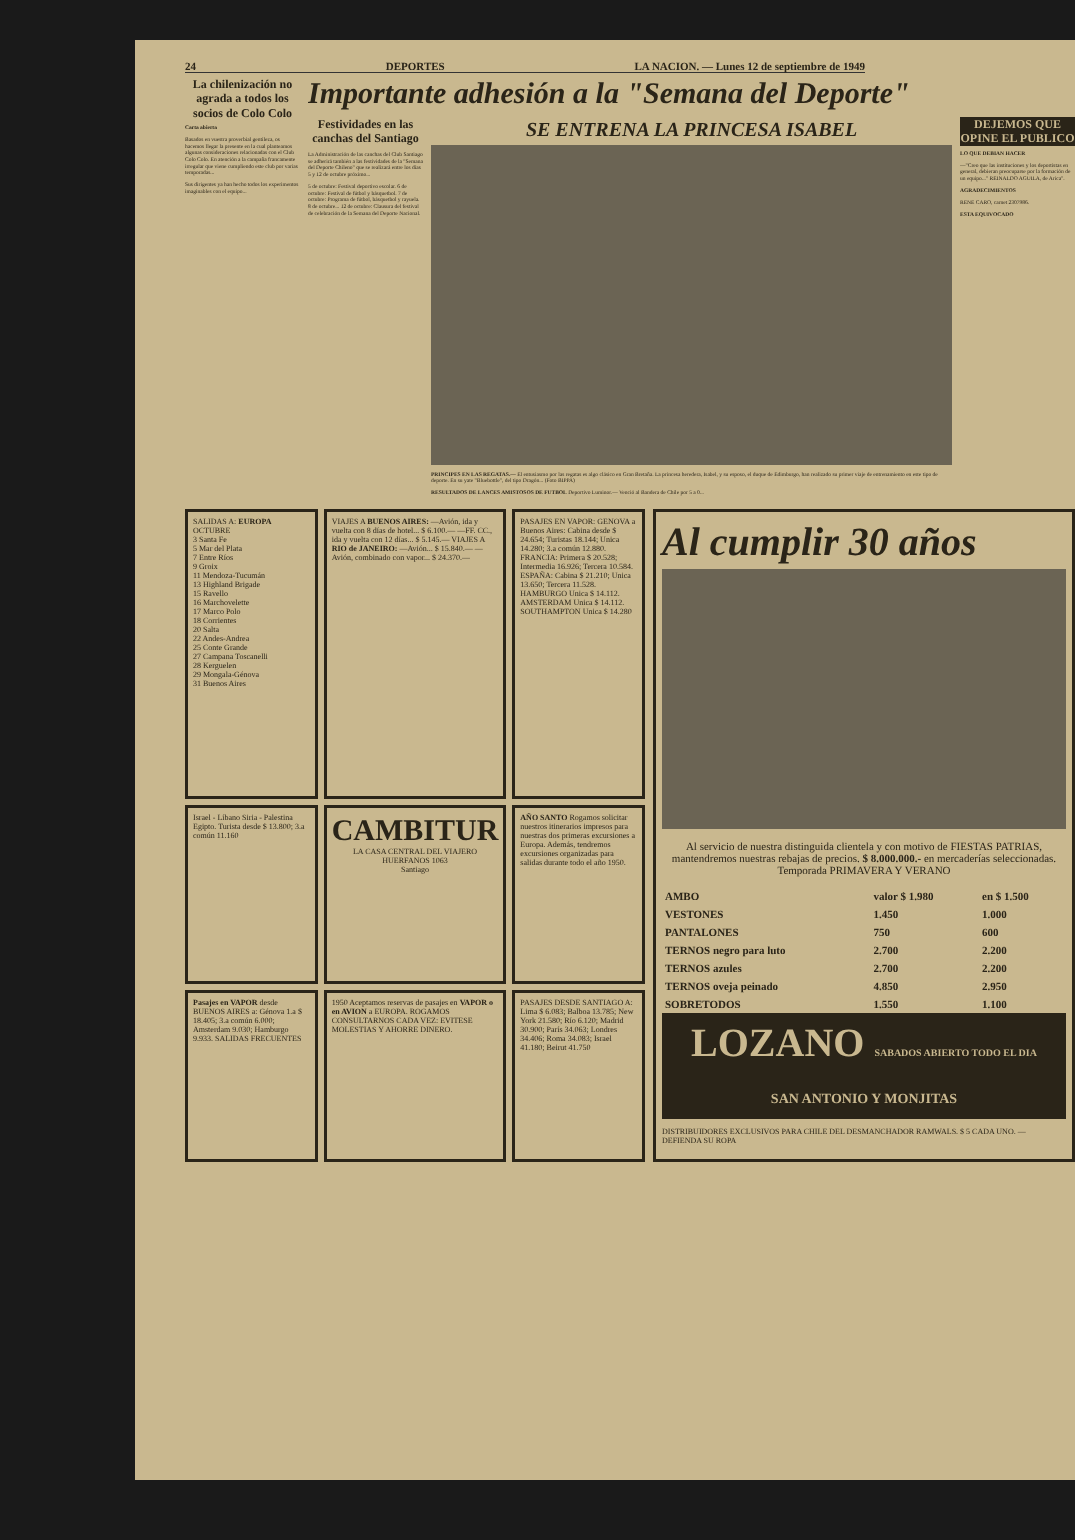24 DEPORTES LA NACION. — Lunes 12 de septiembre de 1949
La chilenización no agrada a todos los socios de Colo Colo
Carta abierta
Basados en vuestra proverbial gentileza, os hacemos llegar la presente en la cual planteamos algunas consideraciones relacionadas con el Club Colo Colo. En atención a la campaña francamente irregular que viene cumpliendo este club por varias temporadas...
Sus dirigentes ya han hecho todos los experimentos imaginables con el equipo...
Importante adhesión a la "Semana del Deporte"
Festividades en las canchas del Santiago
La Administración de las canchas del Club Santiago se adherirá también a las festividades de la "Semana del Deporte Chileno" que se realizará entre los días 5 y 12 de octubre próximo...
5 de octubre: Festival deportivo escolar. 6 de octubre: Festival de fútbol y básquetbol. 7 de octubre: Programa de fútbol, básquetbol y rayuela. 8 de octubre... 12 de octubre: Clausura del festival de celebración de la Semana del Deporte Nacional.
SE ENTRENA LA PRINCESA ISABEL
PRINCIPES EN LAS REGATAS.— El entusiasmo por las regatas es algo clásico en Gran Bretaña. La princesa heredera, Isabel, y su esposo, el duque de Edimburgo, han realizado su primer viaje de entrenamiento en este tipo de deporte. En su yate "Bluebottle", del tipo Dragón... (Foto BIPPA)
RESULTADOS DE LANCES AMISTOSOS DE FUTBOL Deportivo Luminor.— Venció al Bandera de Chile por 5 a 0...
DEJEMOS QUE OPINE EL PUBLICO
LO QUE DEBIAN HACER
—"Creo que las instituciones y los deportistas en general, debieran preocuparse por la formación de un equipo..." REINALDO AGUILA, de Arica".
AGRADECIMIENTOS
RENE CARO, carnet 2307986.
ESTA EQUIVOCADO
SALIDAS A: EUROPA OCTUBRE
3 Santa Fe
5 Mar del Plata
7 Entre Ríos
9 Groix
11 Mendoza-Tucumán
13 Highland Brigade
15 Ravello
16 Marchovelette
17 Marco Polo
18 Corrientes
20 Salta
22 Andes-Andrea
25 Conte Grande
27 Campana Toscanelli
28 Kerguelen
29 Mongala-Génova
31 Buenos Aires
VIAJES A BUENOS AIRES: —Avión, ida y vuelta con 8 días de hotel... $ 6.100.— —FF. CC., ida y vuelta con 12 días... $ 5.145.— VIAJES A RIO de JANEIRO: —Avión... $ 15.840.— —Avión, combinado con vapor... $ 24.370.—
PASAJES EN VAPOR: GENOVA a Buenos Aires: Cabina desde $ 24.654; Turistas 18.144; Unica 14.280; 3.a común 12.880. FRANCIA: Primera $ 20.528; Intermedia 16.926; Tercera 10.584. ESPAÑA: Cabina $ 21.210; Unica 13.650; Tercera 11.528. HAMBURGO Unica $ 14.112. AMSTERDAM Unica $ 14.112. SOUTHAMPTON Unica $ 14.280
Israel - Líbano Siria - Palestina Egipto. Turista desde $ 13.800; 3.a común 11.160
CAMBITUR
LA CASA CENTRAL DEL VIAJERO
HUERFANOS 1063
Santiago
AÑO SANTO Rogamos solicitar nuestros itinerarios impresos para nuestras dos primeras excursiones a Europa. Además, tendremos excursiones organizadas para salidas durante todo el año 1950.
Pasajes en VAPOR desde BUENOS AIRES a: Génova 1.a $ 18.405; 3.a común 6.000; Amsterdam 9.030; Hamburgo 9.933. SALIDAS FRECUENTES
1950 Aceptamos reservas de pasajes en VAPOR o en AVION a EUROPA. ROGAMOS CONSULTARNOS CADA VEZ: EVITESE MOLESTIAS Y AHORRE DINERO.
PASAJES DESDE SANTIAGO A: Lima $ 6.083; Balboa 13.785; New York 21.580; Río 6.120; Madrid 30.900; París 34.063; Londres 34.406; Roma 34.083; Israel 41.180; Beirut 41.750
Al cumplir 30 años
Al servicio de nuestra distinguida clientela y con motivo de FIESTAS PATRIAS, mantendremos nuestras rebajas de precios. $ 8.000.000.- en mercaderías seleccionadas. Temporada PRIMAVERA Y VERANO
| AMBO | valor $ 1.980 | en $ 1.500 |
| VESTONES | 1.450 | 1.000 |
| PANTALONES | 750 | 600 |
| TERNOS negro para luto | 2.700 | 2.200 |
| TERNOS azules | 2.700 | 2.200 |
| TERNOS oveja peinado | 4.850 | 2.950 |
| SOBRETODOS | 1.550 | 1.100 |
LOZANO SABADOS ABIERTO TODO EL DIA
SAN ANTONIO Y MONJITAS
DISTRIBUIDORES EXCLUSIVOS PARA CHILE DEL DESMANCHADOR RAMWALS. $ 5 CADA UNO. — DEFIENDA SU ROPA